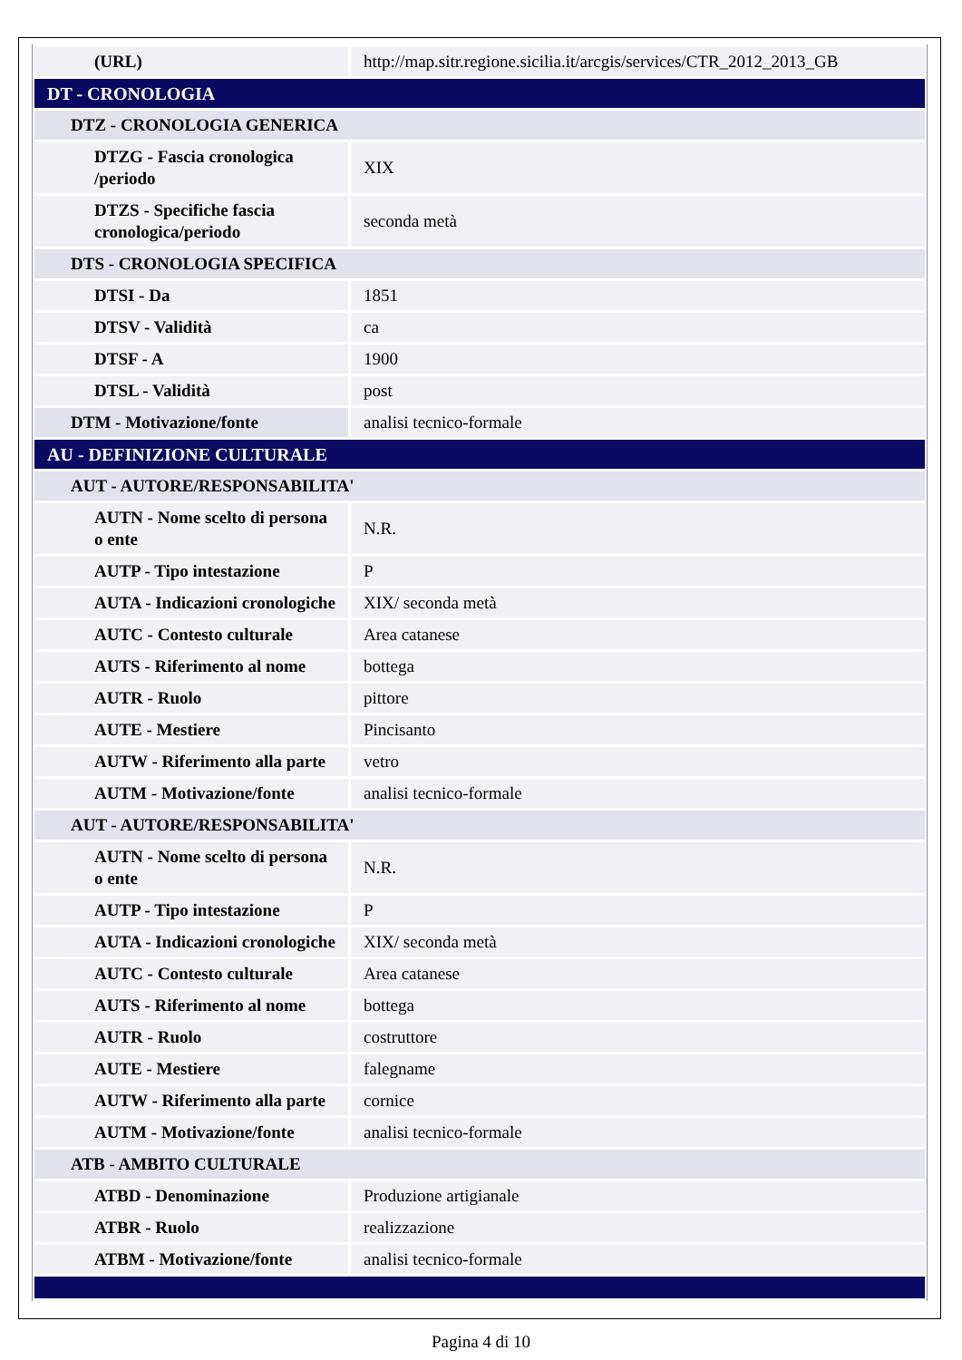| (URL) | http://map.sitr.regione.sicilia.it/arcgis/services/CTR_2012_2013_GB |
| DT - CRONOLOGIA | |
| DTZ - CRONOLOGIA GENERICA | |
| DTZG - Fascia cronologica /periodo | XIX |
| DTZS - Specifiche fascia cronologica/periodo | seconda metà |
| DTS - CRONOLOGIA SPECIFICA | |
| DTSI - Da | 1851 |
| DTSV - Validità | ca |
| DTSF - A | 1900 |
| DTSL - Validità | post |
| DTM - Motivazione/fonte | analisi tecnico-formale |
| AU - DEFINIZIONE CULTURALE | |
| AUT - AUTORE/RESPONSABILITA' | |
| AUTN - Nome scelto di persona o ente | N.R. |
| AUTP - Tipo intestazione | P |
| AUTA - Indicazioni cronologiche | XIX/ seconda metà |
| AUTC - Contesto culturale | Area catanese |
| AUTS - Riferimento al nome | bottega |
| AUTR - Ruolo | pittore |
| AUTE - Mestiere | Pincisanto |
| AUTW - Riferimento alla parte | vetro |
| AUTM - Motivazione/fonte | analisi tecnico-formale |
| AUT - AUTORE/RESPONSABILITA' | |
| AUTN - Nome scelto di persona o ente | N.R. |
| AUTP - Tipo intestazione | P |
| AUTA - Indicazioni cronologiche | XIX/ seconda metà |
| AUTC - Contesto culturale | Area catanese |
| AUTS - Riferimento al nome | bottega |
| AUTR - Ruolo | costruttore |
| AUTE - Mestiere | falegname |
| AUTW - Riferimento alla parte | cornice |
| AUTM - Motivazione/fonte | analisi tecnico-formale |
| ATB - AMBITO CULTURALE | |
| ATBD - Denominazione | Produzione artigianale |
| ATBR - Ruolo | realizzazione |
| ATBM - Motivazione/fonte | analisi tecnico-formale |
Pagina 4 di 10